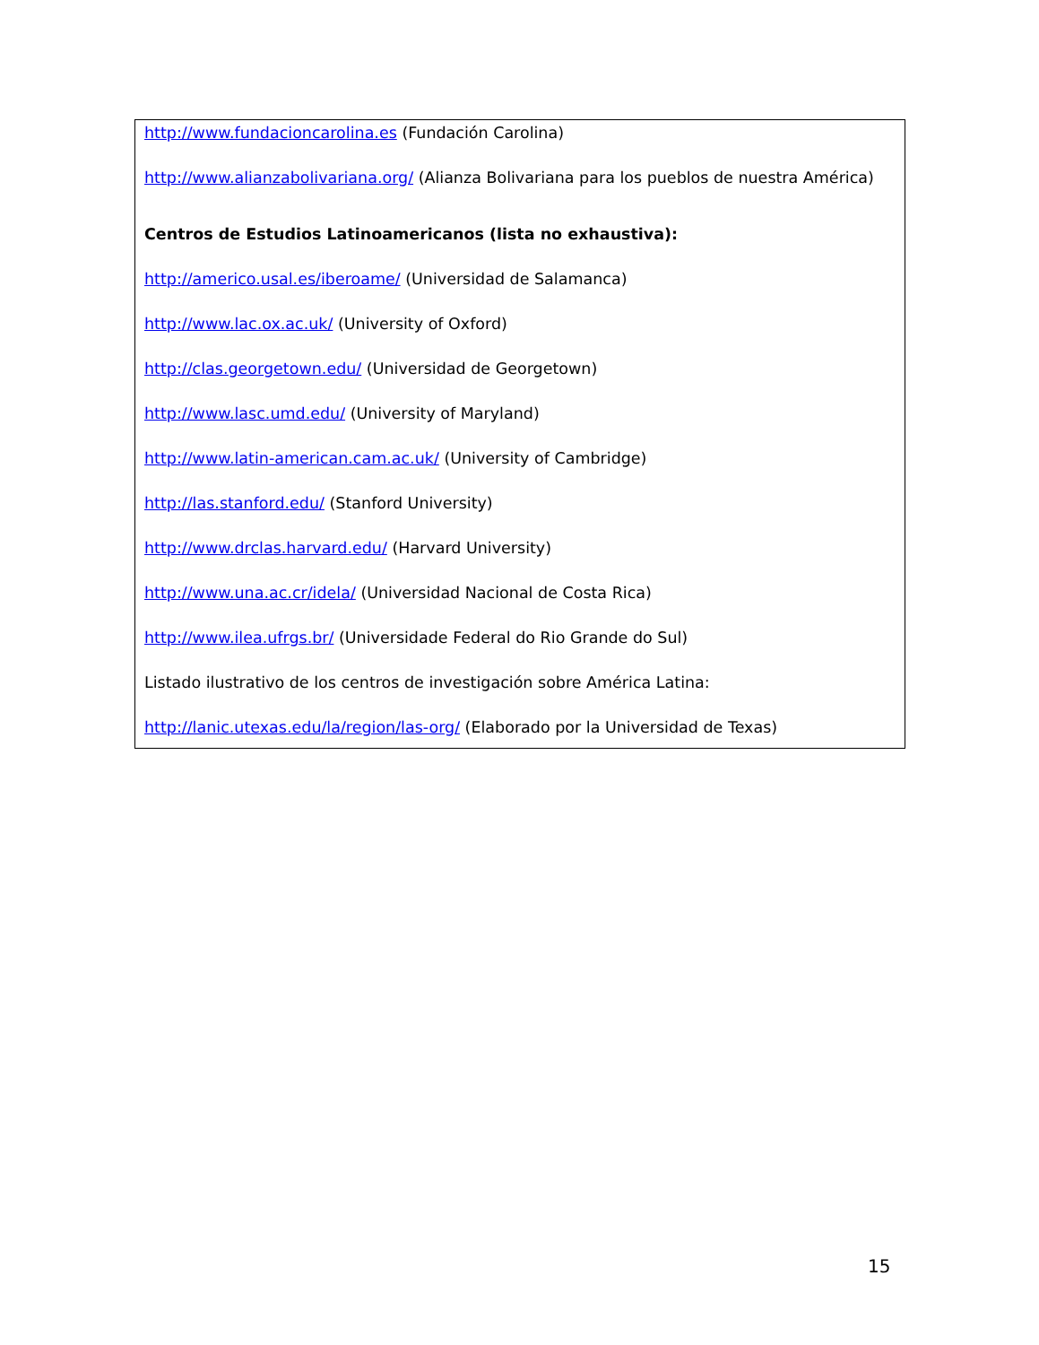http://www.fundacioncarolina.es (Fundación Carolina)
http://www.alianzabolivariana.org/ (Alianza Bolivariana para los pueblos de nuestra América)
Centros de Estudios Latinoamericanos (lista no exhaustiva):
http://americo.usal.es/iberoame/ (Universidad de Salamanca)
http://www.lac.ox.ac.uk/ (University of Oxford)
http://clas.georgetown.edu/ (Universidad de Georgetown)
http://www.lasc.umd.edu/ (University of Maryland)
http://www.latin-american.cam.ac.uk/ (University of Cambridge)
http://las.stanford.edu/ (Stanford University)
http://www.drclas.harvard.edu/ (Harvard University)
http://www.una.ac.cr/idela/ (Universidad Nacional de Costa Rica)
http://www.ilea.ufrgs.br/ (Universidade Federal do Rio Grande do Sul)
Listado ilustrativo de los centros de investigación sobre América Latina:
http://lanic.utexas.edu/la/region/las-org/ (Elaborado por la Universidad de Texas)
15